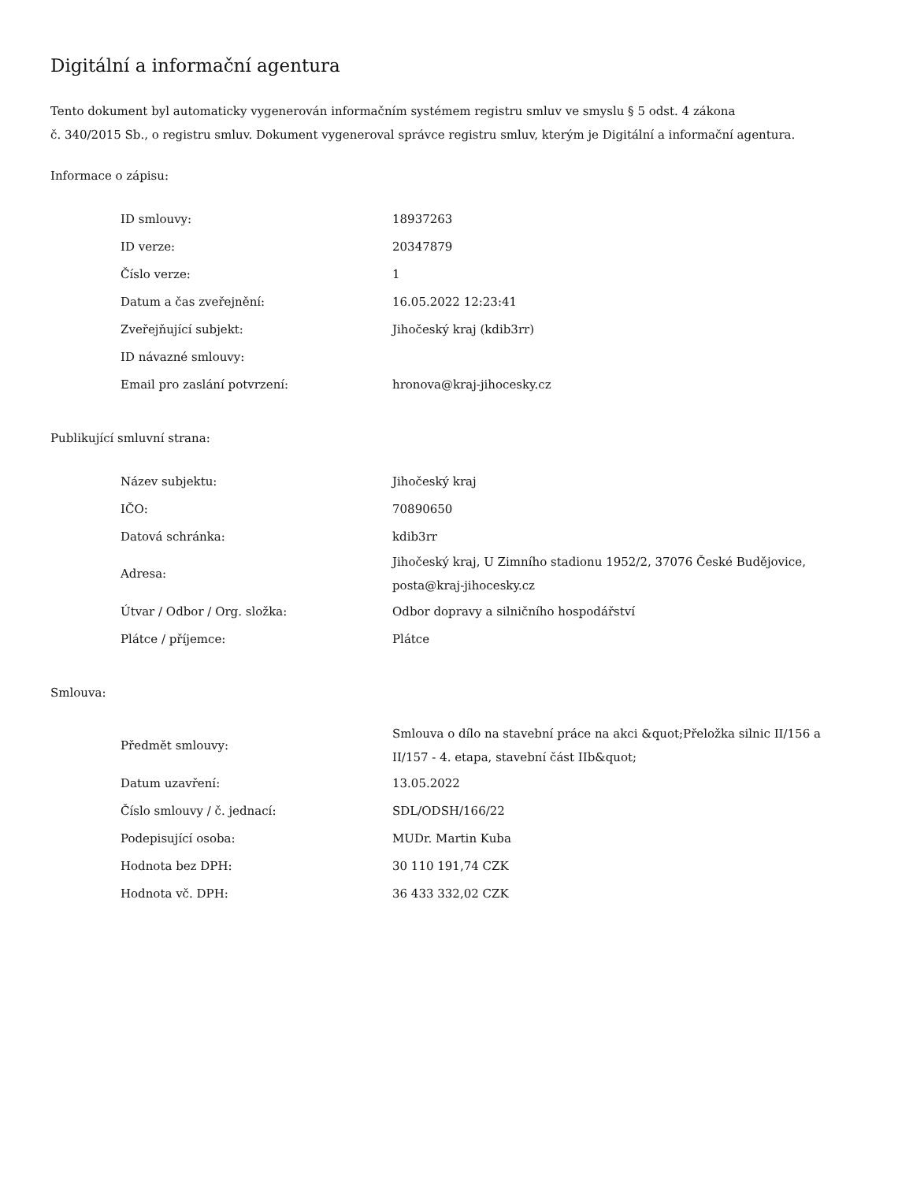Digitální a informační agentura
Tento dokument byl automaticky vygenerován informačním systémem registru smluv ve smyslu § 5 odst. 4 zákona
č. 340/2015 Sb., o registru smluv. Dokument vygeneroval správce registru smluv, kterým je Digitální a informační agentura.
Informace o zápisu:
| ID smlouvy: | 18937263 |
| ID verze: | 20347879 |
| Číslo verze: | 1 |
| Datum a čas zveřejnění: | 16.05.2022 12:23:41 |
| Zveřejňující subjekt: | Jihočeský kraj (kdib3rr) |
| ID návazné smlouvy: | |
| Email pro zaslání potvrzení: | hronova@kraj-jihocesky.cz |
Publikující smluvní strana:
| Název subjektu: | Jihočeský kraj |
| IČO: | 70890650 |
| Datová schránka: | kdib3rr |
| Adresa: | Jihočeský kraj, U Zimního stadionu 1952/2, 37076 České Budějovice, posta@kraj-jihocesky.cz |
| Útvar / Odbor / Org. složka: | Odbor dopravy a silničního hospodářství |
| Plátce / příjemce: | Plátce |
Smlouva:
| Předmět smlouvy: | Smlouva o dílo na stavební práce na akci &quot;Přeložka silnic II/156 a II/157 - 4. etapa, stavební část IIb&quot; |
| Datum uzavření: | 13.05.2022 |
| Číslo smlouvy / č. jednací: | SDL/ODSH/166/22 |
| Podepisující osoba: | MUDr. Martin Kuba |
| Hodnota bez DPH: | 30 110 191,74 CZK |
| Hodnota vč. DPH: | 36 433 332,02 CZK |